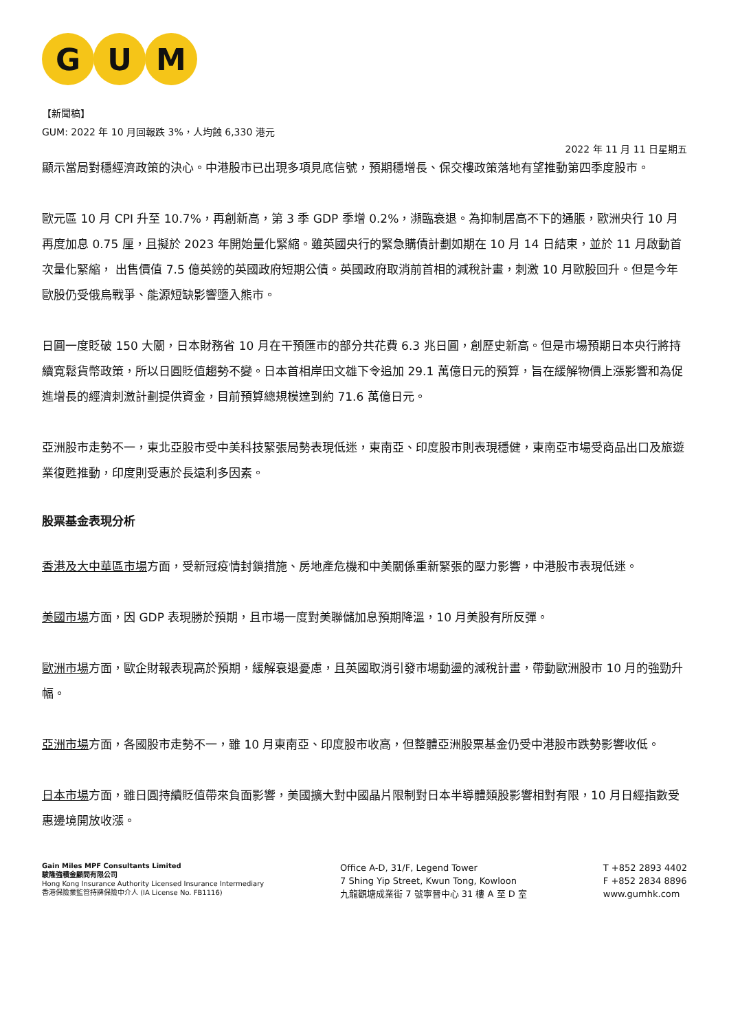G U M
【新聞稿】
GUM: 2022 年 10 月回報跌 3%，人均蝕 6,330 港元
2022 年 11 月 11 日星期五
顯示當局對穩經濟政策的決心。中港股市已出現多項見底信號，預期穩增長、保交樓政策落地有望推動第四季度股市。
歐元區 10 月 CPI 升至 10.7%，再創新高，第 3 季 GDP 季增 0.2%，瀕臨衰退。為抑制居高不下的通脹，歐洲央行 10 月再度加息 0.75 厘，且擬於 2023 年開始量化緊縮。雖英國央行的緊急購債計劃如期在 10 月 14 日結束，並於 11 月啟動首次量化緊縮， 出售價值 7.5 億英鎊的英國政府短期公債。英國政府取消前首相的減稅計畫，刺激 10 月歐股回升。但是今年歐股仍受俄烏戰爭、能源短缺影響墮入熊市。
日圓一度貶破 150 大關，日本財務省 10 月在干預匯市的部分共花費 6.3 兆日圓，創歷史新高。但是市場預期日本央行將持續寬鬆貨幣政策，所以日圓貶值趨勢不變。日本首相岸田文雄下令追加 29.1 萬億日元的預算，旨在緩解物價上漲影響和為促進增長的經濟刺激計劃提供資金，目前預算總規模達到約 71.6 萬億日元。
亞洲股市走勢不一，東北亞股市受中美科技緊張局勢表現低迷，東南亞、印度股市則表現穩健，東南亞市場受商品出口及旅遊業復甦推動，印度則受惠於長遠利多因素。
股票基金表現分析
香港及大中華區市場方面，受新冠疫情封鎖措施、房地產危機和中美關係重新緊張的壓力影響，中港股市表現低迷。
美國市場方面，因 GDP 表現勝於預期，且市場一度對美聯儲加息預期降溫，10 月美股有所反彈。
歐洲市場方面，歐企財報表現高於預期，緩解衰退憂慮，且英國取消引發市場動盪的減稅計畫，帶動歐洲股市 10 月的強勁升幅。
亞洲市場方面，各國股市走勢不一，雖 10 月東南亞、印度股市收高，但整體亞洲股票基金仍受中港股市跌勢影響收低。
日本市場方面，雖日圓持續貶值帶來負面影響，美國擴大對中國晶片限制對日本半導體類股影響相對有限，10 月日經指數受惠邊境開放收漲。
Gain Miles MPF Consultants Limited
駿隆強積金顧問有限公司
Hong Kong Insurance Authority Licensed Insurance Intermediary
香港保險業監管持牌保險中介人 (IA License No. FB1116)
Office A-D, 31/F, Legend Tower
7 Shing Yip Street, Kwun Tong, Kowloon
九龍觀塘成業街 7 號寧晉中心 31 樓 A 至 D 室
T +852 2893 4402
F +852 2834 8896
www.gumhk.com